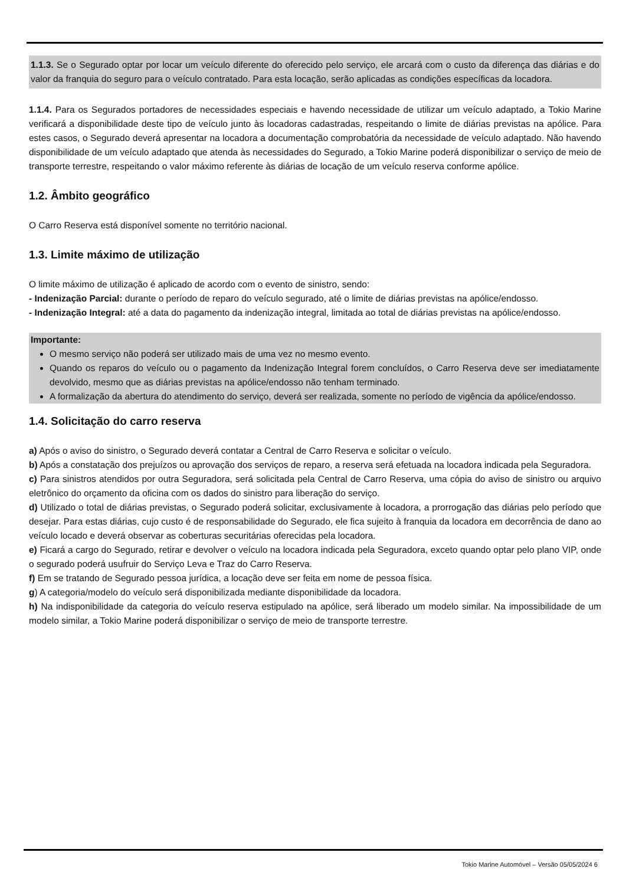1.1.3. Se o Segurado optar por locar um veículo diferente do oferecido pelo serviço, ele arcará com o custo da diferença das diárias e do valor da franquia do seguro para o veículo contratado. Para esta locação, serão aplicadas as condições específicas da locadora.
1.1.4. Para os Segurados portadores de necessidades especiais e havendo necessidade de utilizar um veículo adaptado, a Tokio Marine verificará a disponibilidade deste tipo de veículo junto às locadoras cadastradas, respeitando o limite de diárias previstas na apólice. Para estes casos, o Segurado deverá apresentar na locadora a documentação comprobatória da necessidade de veículo adaptado. Não havendo disponibilidade de um veículo adaptado que atenda às necessidades do Segurado, a Tokio Marine poderá disponibilizar o serviço de meio de transporte terrestre, respeitando o valor máximo referente às diárias de locação de um veículo reserva conforme apólice.
1.2. Âmbito geográfico
O Carro Reserva está disponível somente no território nacional.
1.3. Limite máximo de utilização
O limite máximo de utilização é aplicado de acordo com o evento de sinistro, sendo:
- Indenização Parcial: durante o período de reparo do veículo segurado, até o limite de diárias previstas na apólice/endosso.
- Indenização Integral: até a data do pagamento da indenização integral, limitada ao total de diárias previstas na apólice/endosso.
Importante:
O mesmo serviço não poderá ser utilizado mais de uma vez no mesmo evento.
Quando os reparos do veículo ou o pagamento da Indenização Integral forem concluídos, o Carro Reserva deve ser imediatamente devolvido, mesmo que as diárias previstas na apólice/endosso não tenham terminado.
A formalização da abertura do atendimento do serviço, deverá ser realizada, somente no período de vigência da apólice/endosso.
1.4. Solicitação do carro reserva
a) Após o aviso do sinistro, o Segurado deverá contatar a Central de Carro Reserva e solicitar o veículo.
b) Após a constatação dos prejuízos ou aprovação dos serviços de reparo, a reserva será efetuada na locadora indicada pela Seguradora.
c) Para sinistros atendidos por outra Seguradora, será solicitada pela Central de Carro Reserva, uma cópia do aviso de sinistro ou arquivo eletrônico do orçamento da oficina com os dados do sinistro para liberação do serviço.
d) Utilizado o total de diárias previstas, o Segurado poderá solicitar, exclusivamente à locadora, a prorrogação das diárias pelo período que desejar. Para estas diárias, cujo custo é de responsabilidade do Segurado, ele fica sujeito à franquia da locadora em decorrência de dano ao veículo locado e deverá observar as coberturas securitárias oferecidas pela locadora.
e) Ficará a cargo do Segurado, retirar e devolver o veículo na locadora indicada pela Seguradora, exceto quando optar pelo plano VIP, onde o segurado poderá usufruir do Serviço Leva e Traz do Carro Reserva.
f) Em se tratando de Segurado pessoa jurídica, a locação deve ser feita em nome de pessoa física.
g) A categoria/modelo do veículo será disponibilizada mediante disponibilidade da locadora.
h) Na indisponibilidade da categoria do veículo reserva estipulado na apólice, será liberado um modelo similar. Na impossibilidade de um modelo similar, a Tokio Marine poderá disponibilizar o serviço de meio de transporte terrestre.
Tokio Marine Automóvel – Versão 05/05/2024 6